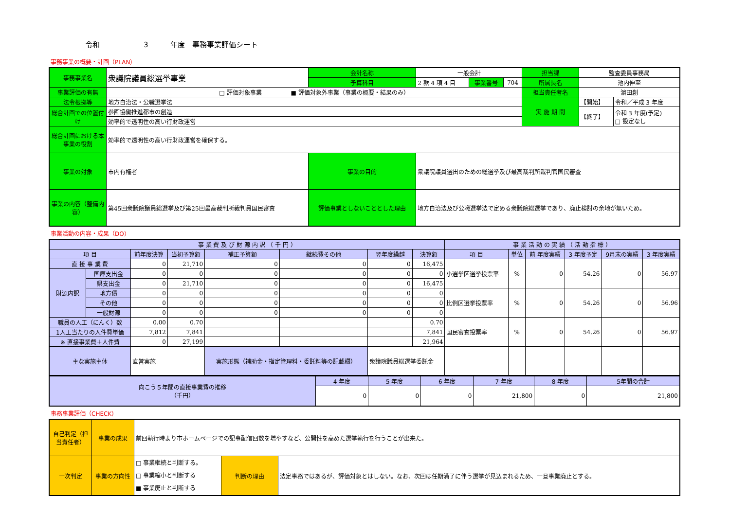令和　　　　　　3　　　年度　事務事業評価シート
事務事業の概要・計画（PLAN）
| 事務事業名 | 衆議院議員総選挙事業 | 会計名称 | 一般会計 | | | 担当課 | 監査委員事務局 | |
| | | 予算科目 | 2 款 4 項 4 目 | 事業番号 | 704 | 所属長名 | 池内伸至 | |
| 事業評価の有無 | □ 評価対象事業 ■ 評価対象外事業（事業の概要・結果のみ） | | | | | 担当責任者名 | 濵田創 | |
| 法令根拠等 | 地方自治法・公職選挙法 | | | | | 実 施 期 間 | 【開始】 | 令和／平成 3 年度 |
| 総合計画での位置付け | 参画協働推進都市の創造 | | | | | | 【終了】 | 令和 3 年度(予定) □ 設定なし |
| | 効率的で透明性の高い行財政運営 | | | | | | | |
| 総合計画における本事業の役割 | 効率的で透明性の高い行財政運営を確保する。 | | | | | | | |
| 事業の対象 | 市内有権者 | 事業の目的 | 衆議院議員選出のための総選挙及び最高裁判所裁判官国民審査 | | | | | |
| 事業の内容（整備内容） | 第45回衆議院議員総選挙及び第25回最高裁判所裁判員国民審査 | 評価事業としないこととした理由 | 地方自治法及び公職選挙法で定める衆議院総選挙であり、廃止検討の余地が無いため。 | | | | | |
事業活動の内容・成果（DO）
| 事 業 費 及 び 財 源 内 訳 （ 千 円 ） | | | | | | | | 事 業 活 動 の 実 績 （ 活 動 指 標 ） | | | | | |
| --- | --- | --- | --- | --- | --- | --- | --- | --- | --- | --- | --- | --- | --- |
| 項 目 | | 前年度決算 | 当初予算額 | 補正予算額 | 継続費その他 | 翌年度繰越 | 決算額 | 項 目 | 単位 | 前 年度実績 | 3 年度予定 | 9月末の実績 | 3 年度実績 |
| 直 接 事 業 費 | | 0 | 21,710 | 0 | 0 | 0 | 16,475 | 小選挙区選挙投票率 | % | 0 | 54.26 | 0 | 56.97 |
| 財源内訳 | 国庫支出金 | 0 | 0 | 0 | 0 | 0 | 0 | | | | | | |
| | 県支出金 | 0 | 21,710 | 0 | 0 | 0 | 16,475 | | | | | | |
| | 地方債 | 0 | 0 | 0 | 0 | 0 | 0 | 比例区選挙投票率 | % | 0 | 54.26 | 0 | 56.96 |
| | その他 | 0 | 0 | 0 | 0 | 0 | 0 | | | | | | |
| | 一般財源 | 0 | 0 | 0 | 0 | 0 | 0 | | | | | | |
| 職員の人工（にんく）数 | | 0.00 | 0.70 | | | | 0.70 | 国民審査投票率 | % | 0 | 54.26 | 0 | 56.97 |
| 1人工当たりの人件費単価 | | 7,812 | 7,841 | | | | 7,841 | | | | | | |
| ※ 直接事業費＋人件費 | | 0 | 27,199 | | | | 21,964 | | | | | | |
| 主な実施主体 | | 直営実施 | | 実施形態（補助金・指定管理料・委託料等の記載欄） | | 衆議院議員総選挙委託金 | | | | | | | |
| 向こう５年間の直接事業費の推移 （千円） | 4 年度 | 5 年度 | 6 年度 | 7 年度 | 8 年度 | 5年間の合計 |
| | 0 | 0 | 0 | 21,800 | 0 | 21,800 |
事務事業評価（CHECK）
| 自己判定（担当責任者） | 事業の成果 | 前回執行時より市ホームページでの記事配信回数を増やすなど、公開性を高めた選挙執行を行うことが出来た。 | | |
| 一次判定 | 事業の方向性 | □ 事業継続と判断する。 □ 事業縮小と判断する ■ 事業廃止と判断する | 判断の理由 | 法定事務ではあるが、評価対象とはしない。なお、次回は任期満了に伴う選挙が見込まれるため、一旦事業廃止とする。 |